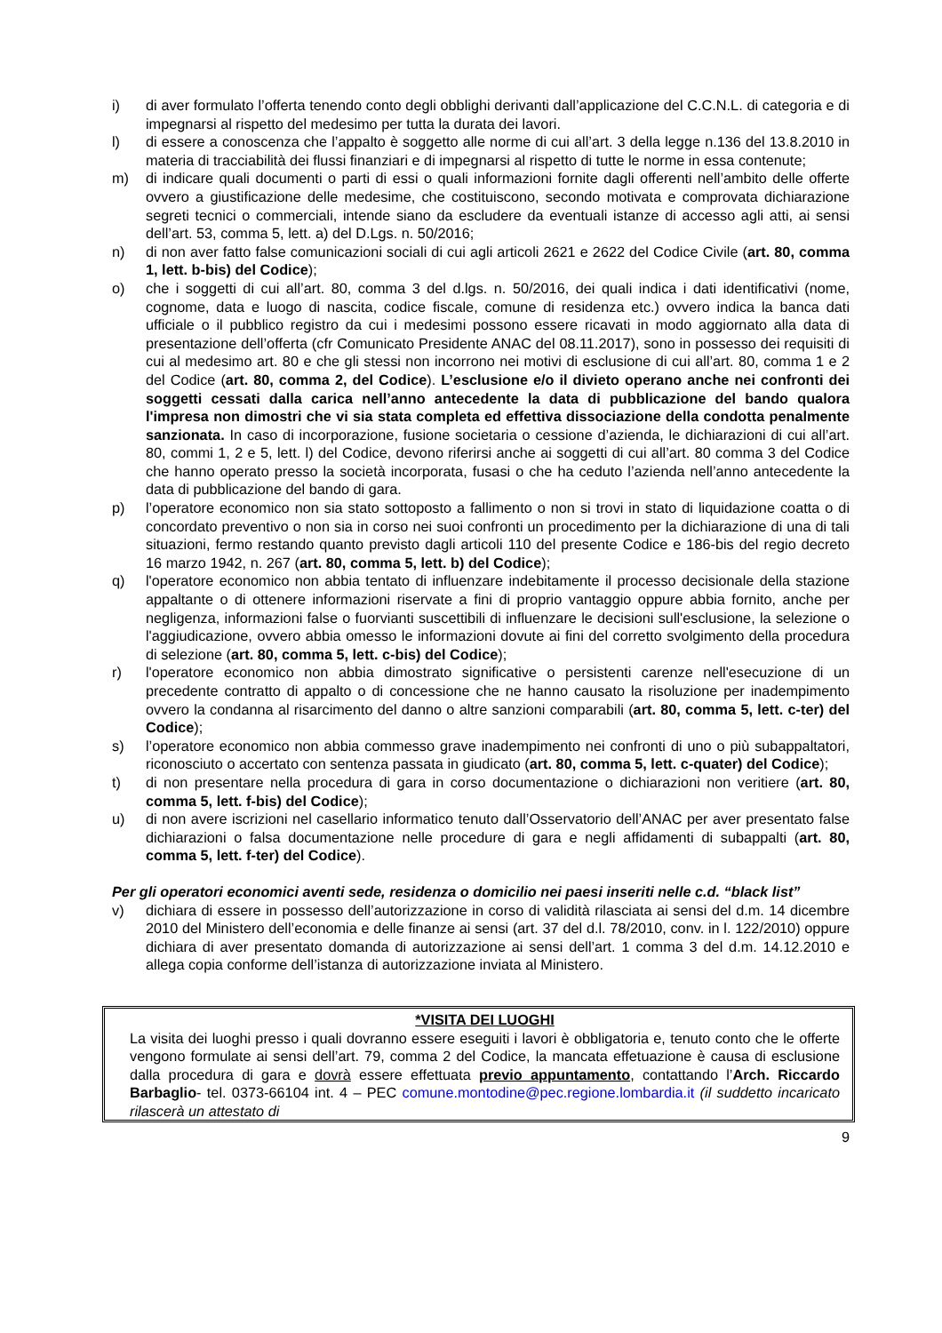i) di aver formulato l’offerta tenendo conto degli obblighi derivanti dall’applicazione del C.C.N.L. di categoria e di impegnarsi al rispetto del medesimo per tutta la durata dei lavori.
l) di essere a conoscenza che l’appalto è soggetto alle norme di cui all’art. 3 della legge n.136 del 13.8.2010 in materia di tracciabilità dei flussi finanziari e di impegnarsi al rispetto di tutte le norme in essa contenute;
m) di indicare quali documenti o parti di essi o quali informazioni fornite dagli offerenti nell’ambito delle offerte ovvero a giustificazione delle medesime, che costituiscono, secondo motivata e comprovata dichiarazione segreti tecnici o commerciali, intende siano da escludere da eventuali istanze di accesso agli atti, ai sensi dell’art. 53, comma 5, lett. a) del D.Lgs. n. 50/2016;
n) di non aver fatto false comunicazioni sociali di cui agli articoli 2621 e 2622 del Codice Civile (art. 80, comma 1, lett. b-bis) del Codice);
o) che i soggetti di cui all’art. 80, comma 3 del d.lgs. n. 50/2016, dei quali indica i dati identificativi (nome, cognome, data e luogo di nascita, codice fiscale, comune di residenza etc.) ovvero indica la banca dati ufficiale o il pubblico registro da cui i medesimi possono essere ricavati in modo aggiornato alla data di presentazione dell’offerta (cfr Comunicato Presidente ANAC del 08.11.2017), sono in possesso dei requisiti di cui al medesimo art. 80 e che gli stessi non incorrono nei motivi di esclusione di cui all’art. 80, comma 1 e 2 del Codice (art. 80, comma 2, del Codice). L’esclusione e/o il divieto operano anche nei confronti dei soggetti cessati dalla carica nell’anno antecedente la data di pubblicazione del bando qualora l'impresa non dimostri che vi sia stata completa ed effettiva dissociazione della condotta penalmente sanzionata. In caso di incorporazione, fusione societaria o cessione d’azienda, le dichiarazioni di cui all’art. 80, commi 1, 2 e 5, lett. l) del Codice, devono riferirsi anche ai soggetti di cui all’art. 80 comma 3 del Codice che hanno operato presso la società incorporata, fusasi o che ha ceduto l’azienda nell’anno antecedente la data di pubblicazione del bando di gara.
p) l’operatore economico non sia stato sottoposto a fallimento o non si trovi in stato di liquidazione coatta o di concordato preventivo o non sia in corso nei suoi confronti un procedimento per la dichiarazione di una di tali situazioni, fermo restando quanto previsto dagli articoli 110 del presente Codice e 186-bis del regio decreto 16 marzo 1942, n. 267 (art. 80, comma 5, lett. b) del Codice);
q) l'operatore economico non abbia tentato di influenzare indebitamente il processo decisionale della stazione appaltante o di ottenere informazioni riservate a fini di proprio vantaggio oppure abbia fornito, anche per negligenza, informazioni false o fuorvianti suscettibili di influenzare le decisioni sull'esclusione, la selezione o l'aggiudicazione, ovvero abbia omesso le informazioni dovute ai fini del corretto svolgimento della procedura di selezione (art. 80, comma 5, lett. c-bis) del Codice);
r) l'operatore economico non abbia dimostrato significative o persistenti carenze nell'esecuzione di un precedente contratto di appalto o di concessione che ne hanno causato la risoluzione per inadempimento ovvero la condanna al risarcimento del danno o altre sanzioni comparabili (art. 80, comma 5, lett. c-ter) del Codice);
s) l’operatore economico non abbia commesso grave inadempimento nei confronti di uno o più subappaltatori, riconosciuto o accertato con sentenza passata in giudicato (art. 80, comma 5, lett. c-quater) del Codice);
t) di non presentare nella procedura di gara in corso documentazione o dichiarazioni non veritiere (art. 80, comma 5, lett. f-bis) del Codice);
u) di non avere iscrizioni nel casellario informatico tenuto dall’Osservatorio dell’ANAC per aver presentato false dichiarazioni o falsa documentazione nelle procedure di gara e negli affidamenti di subappalti (art. 80, comma 5, lett. f-ter) del Codice).
Per gli operatori economici aventi sede, residenza o domicilio nei paesi inseriti nelle c.d. “black list”
v) dichiara di essere in possesso dell’autorizzazione in corso di validità rilasciata ai sensi del d.m. 14 dicembre 2010 del Ministero dell’economia e delle finanze ai sensi (art. 37 del d.l. 78/2010, conv. in l. 122/2010) oppure dichiara di aver presentato domanda di autorizzazione ai sensi dell’art. 1 comma 3 del d.m. 14.12.2010 e allega copia conforme dell’istanza di autorizzazione inviata al Ministero.
*VISITA DEI LUOGHI
La visita dei luoghi presso i quali dovranno essere eseguiti i lavori è obbligatoria e, tenuto conto che le offerte vengono formulate ai sensi dell’art. 79, comma 2 del Codice, la mancata effetuazione è causa di esclusione dalla procedura di gara e dovrà essere effettuata previo appuntamento, contattando l’Arch. Riccardo Barbaglio- tel. 0373-66104 int. 4 – PEC comune.montodine@pec.regione.lombardia.it (il suddetto incaricato rilascerà un attestato di
9